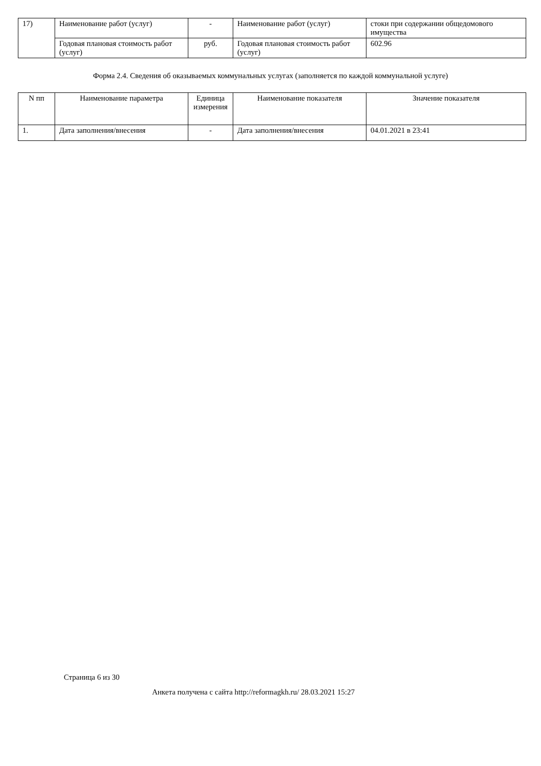| 17) | Наименование работ (услуг) | - | Наименование работ (услуг) | стоки при содержании общедомового имущества |
| | Годовая плановая стоимость работ (услуг) | руб. | Годовая плановая стоимость работ (услуг) | 602.96 |
Форма 2.4. Сведения об оказываемых коммунальных услугах (заполняется по каждой коммунальной услуге)
| N пп | Наименование параметра | Единица измерения | Наименование показателя | Значение показателя |
| --- | --- | --- | --- | --- |
| 1. | Дата заполнения/внесения | - | Дата заполнения/внесения | 04.01.2021 в 23:41 |
Страница 6 из 30
Анкета получена с сайта http://reformagkh.ru/ 28.03.2021 15:27